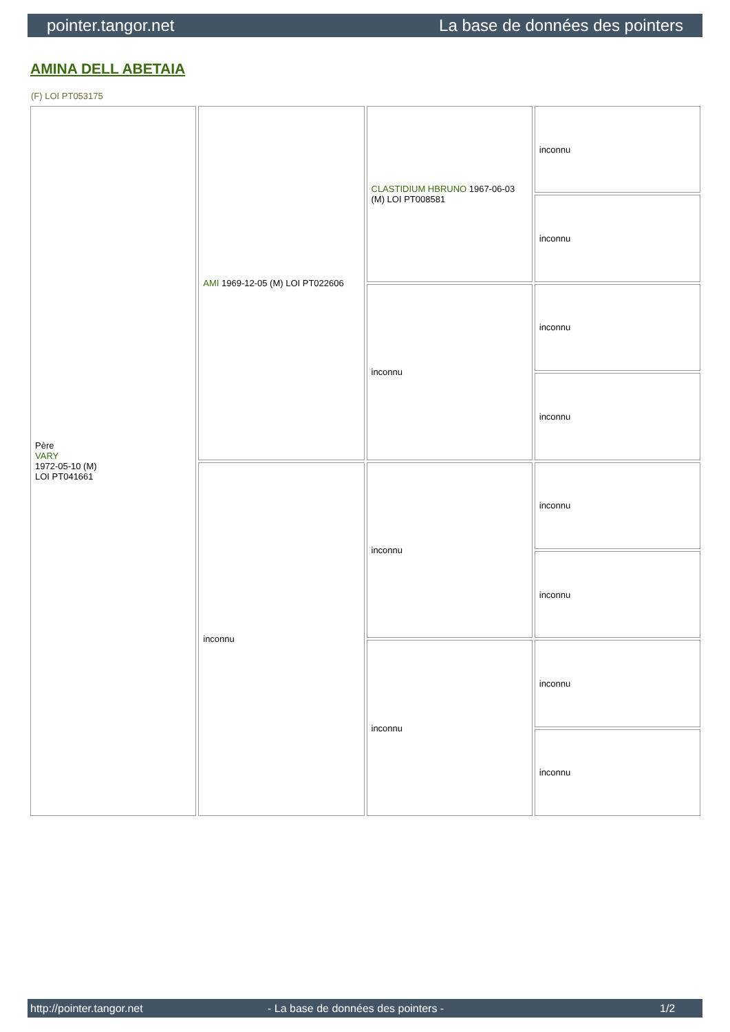pointer.tangor.net La base de données des pointers
AMINA DELL ABETAIA
(F) LOI PT053175
| Père VARY 1972-05-10 (M) LOI PT041661 | AMI 1969-12-05 (M) LOI PT022606 | CLASTIDIUM HBRUNO 1967-06-03 (M) LOI PT008581 | inconnu |
| | | | inconnu |
| | | inconnu | inconnu |
| | | | inconnu |
| | inconnu | inconnu | inconnu |
| | | | inconnu |
| | | inconnu | inconnu |
| | | | inconnu |
http://pointer.tangor.net - La base de données des pointers - 1/2